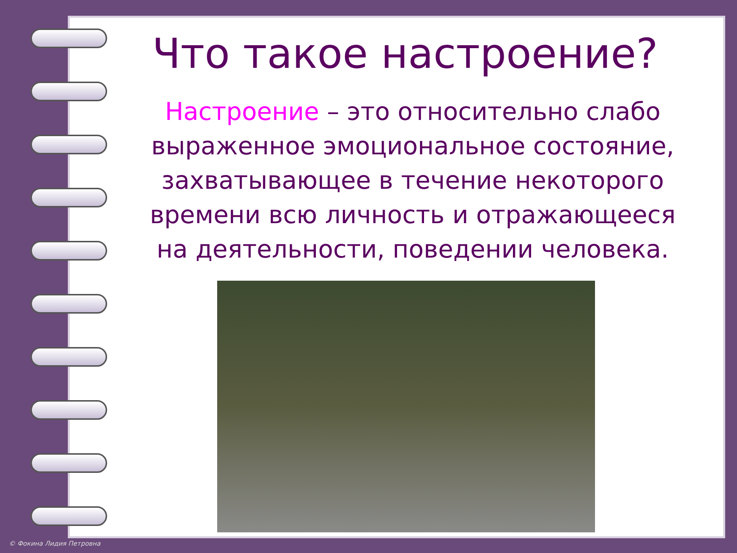Что такое настроение?
Настроение – это относительно слабо выраженное эмоциональное состояние, захватывающее в течение некоторого времени всю личность и отражающееся на деятельности, поведении человека.
© Фокина Лидия Петровна